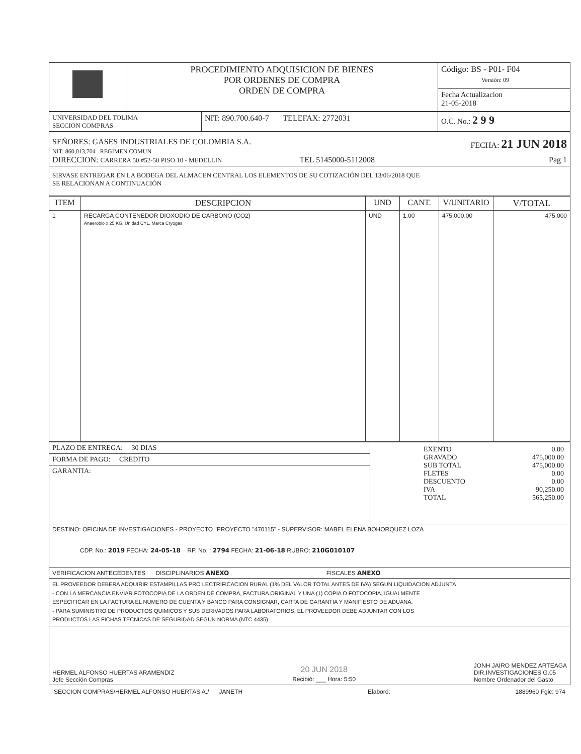| | PROCEDIMIENTO ADQUISICION DE BIENES POR ORDENES DE COMPRA ORDEN DE COMPRA | Código: BS - P01- F04 Versión: 09 |
| | | Fecha Actualizacion 21-05-2018 |
| UNIVERSIDAD DEL TOLIMA SECCION COMPRAS | NIT: 890.700.640-7 TELEFAX: 2772031 | O.C. No.: 2 9 9 |
| SEÑORES: GASES INDUSTRIALES DE COLOMBIA S.A. FECHA: 21 JUN 2018 NIT: 860,013,704 REGIMEN COMUN DIRECCION: CARRERA 50 #52-50 PISO 10 - MEDELLIN TEL 5145000-5112008 Pag 1 |
| SIRVASE ENTREGAR EN LA BODEGA DEL ALMACEN CENTRAL LOS ELEMENTOS DE SU COTIZACIÓN DEL 13/06/2018 QUE SE RELACIONAN A CONTINUACIÓN |
| ITEM | DESCRIPCION | UND | CANT. | V/UNITARIO | V/TOTAL |
| --- | --- | --- | --- | --- | --- |
| 1 | RECARGA CONTENEDOR DIOXODIO DE CARBONO (CO2) Anaerobio x 25 KG, Unidad CYL. Marca Cryogas | UND | 1.00 | 475,000.00 | 475,000 |
| PLAZO DE ENTREGA: 30 DIAS | / EXENTO GRAVADO SUB TOTAL FLETES DESCUENTO IVA TOTAL / 0.00 475,000.00 475,000.00 0.00 0.00 90,250.00 565,250.00 / |
| FORMA DE PAGO: CREDITO | |
| GARANTIA: | |
| DESTINO: OFICINA DE INVESTIGACIONES - PROYECTO "PROYECTO "470115" - SUPERVISOR: MABEL ELENA BOHORQUEZ LOZA CDP. No.: 2019 FECHA: 24-05-18 RP. No. : 2794 FECHA: 21-06-18 RUBRO: 210G010107 | |
| VERIFICACION ANTECEDENTES DISCIPLINARIOS ANEXO FISCALES ANEXO | |
| EL PROVEEDOR DEBERA ADQUIRIR ESTAMPILLAS PRO LECTRIFICACION RURAL (1% DEL VALOR TOTAL ANTES DE IVA) SEGUN LIQUIDACION ADJUNTA - CON LA MERCANCIA ENVIAR FOTOCOPIA DE LA ORDEN DE COMPRA, FACTURA ORIGINAL Y UNA (1) COPIA O FOTOCOPIA, IGUALMENTE ESPECIFICAR EN LA FACTURA EL NUMERO DE CUENTA Y BANCO PARA CONSIGNAR, CARTA DE GARANTIA Y MANIFIESTO DE ADUANA. - PARA SUMINISTRO DE PRODUCTOS QUIMICOS Y SUS DERIVADOS PARA LABORATORIOS, EL PROVEEDOR DEBE ADJUNTAR CON LOS PRODUCTOS LAS FICHAS TECNICAS DE SEGURIDAD SEGUN NORMA (NTC 4435) | |
| HERMEL ALFONSO HUERTAS ARAMENDIZ Jefe Sección Compras 20 JUN 2018 Recibió: ___ Hora: 5:50 JONH JAIRO MENDEZ ARTEAGA DIR.INVESTIGACIONES G.05 Nombre Ordenador del Gasto | |
SECCION COMPRAS/HERMEL ALFONSO HUERTAS A./ JANETH Elaboró: 1889960 Fgic: 974